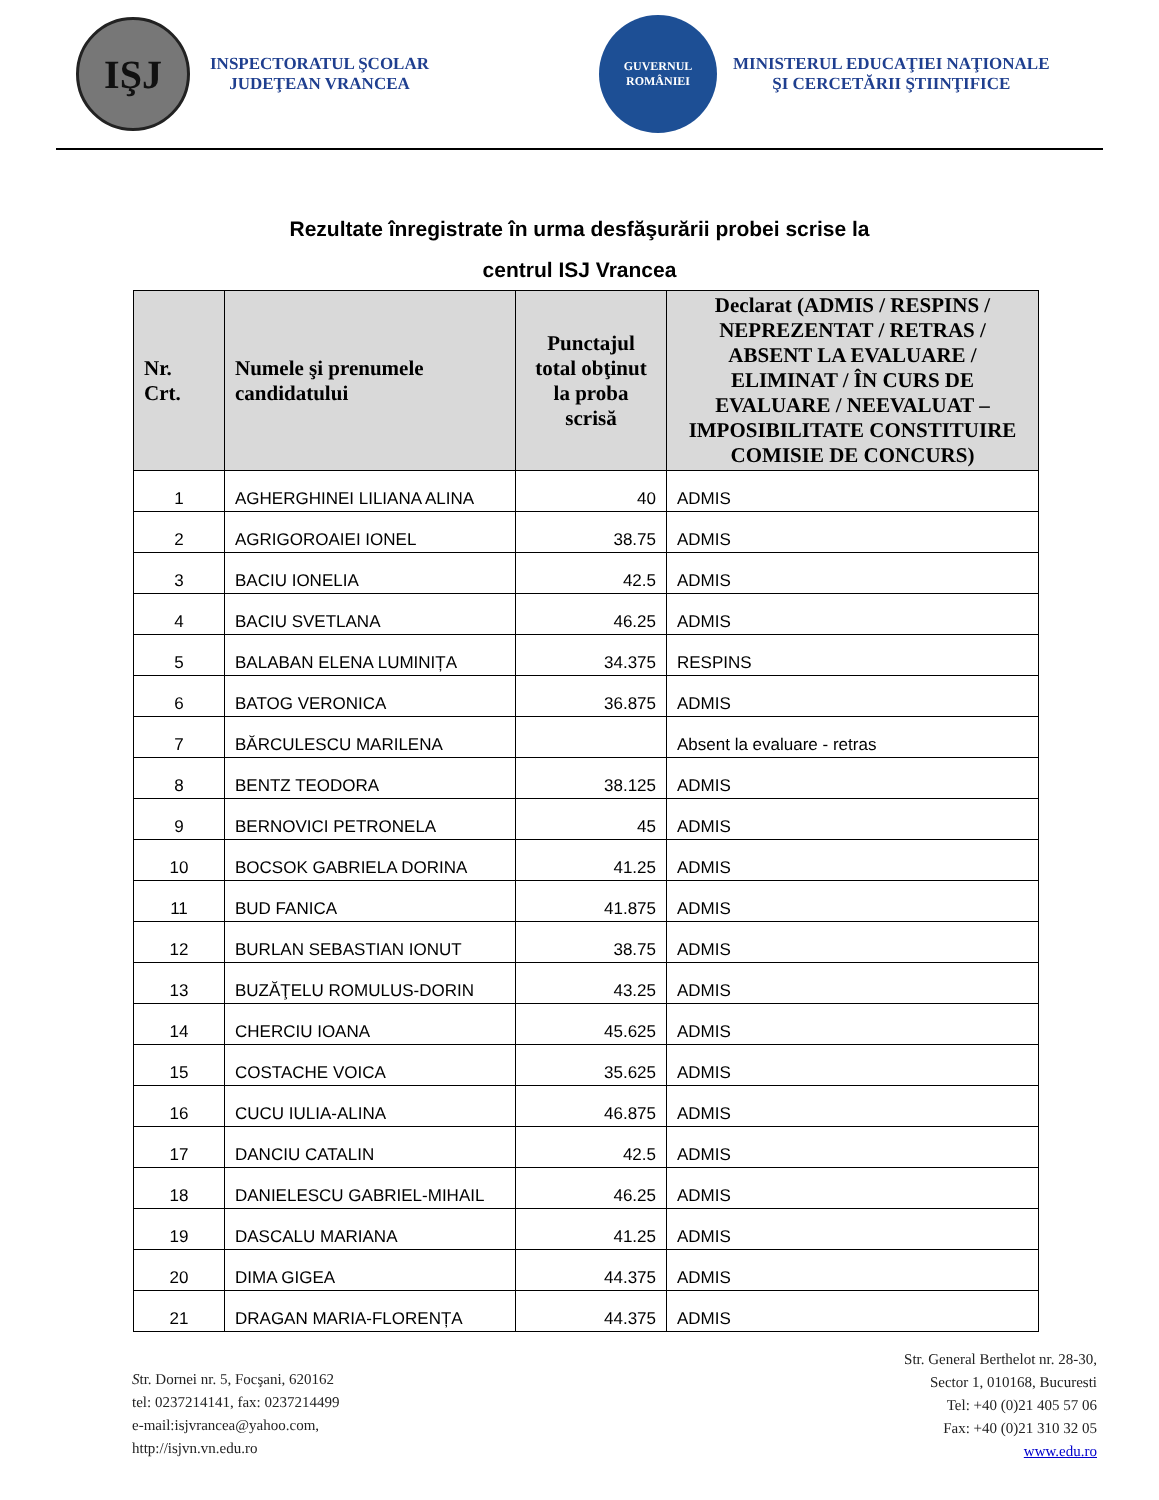IŞJ
INSPECTORATUL ŞCOLAR
JUDEŢEAN VRANCEA
GUVERNUL
ROMÂNIEI
MINISTERUL EDUCAŢIEI NAŢIONALE
ŞI CERCETĂRII ŞTIINŢIFICE
Rezultate înregistrate în urma desfăşurării probei scrise la
centrul ISJ Vrancea
| Nr. Crt. | Numele şi prenumele candidatului | Punctajul total obţinut la proba scrisă | Declarat (ADMIS / RESPINS / NEPREZENTAT / RETRAS / ABSENT LA EVALUARE / ELIMINAT / ÎN CURS DE EVALUARE / NEEVALUAT – IMPOSIBILITATE CONSTITUIRE COMISIE DE CONCURS) |
| --- | --- | --- | --- |
| 1 | AGHERGHINEI LILIANA ALINA | 40 | ADMIS |
| 2 | AGRIGOROAIEI IONEL | 38.75 | ADMIS |
| 3 | BACIU IONELIA | 42.5 | ADMIS |
| 4 | BACIU SVETLANA | 46.25 | ADMIS |
| 5 | BALABAN ELENA LUMINIȚA | 34.375 | RESPINS |
| 6 | BATOG VERONICA | 36.875 | ADMIS |
| 7 | BĂRCULESCU MARILENA | | Absent la evaluare - retras |
| 8 | BENTZ TEODORA | 38.125 | ADMIS |
| 9 | BERNOVICI PETRONELA | 45 | ADMIS |
| 10 | BOCSOK GABRIELA DORINA | 41.25 | ADMIS |
| 11 | BUD FANICA | 41.875 | ADMIS |
| 12 | BURLAN SEBASTIAN IONUT | 38.75 | ADMIS |
| 13 | BUZĂŢELU ROMULUS-DORIN | 43.25 | ADMIS |
| 14 | CHERCIU IOANA | 45.625 | ADMIS |
| 15 | COSTACHE VOICA | 35.625 | ADMIS |
| 16 | CUCU IULIA-ALINA | 46.875 | ADMIS |
| 17 | DANCIU CATALIN | 42.5 | ADMIS |
| 18 | DANIELESCU GABRIEL-MIHAIL | 46.25 | ADMIS |
| 19 | DASCALU MARIANA | 41.25 | ADMIS |
| 20 | DIMA GIGEA | 44.375 | ADMIS |
| 21 | DRAGAN MARIA-FLORENȚA | 44.375 | ADMIS |
Str. Dornei nr. 5, Focşani, 620162
tel: 0237214141, fax: 0237214499
e-mail:isjvrancea@yahoo.com,
http://isjvn.vn.edu.ro
Str. General Berthelot nr. 28-30,
Sector 1, 010168, Bucuresti
Tel: +40 (0)21 405 57 06
Fax: +40 (0)21 310 32 05
www.edu.ro